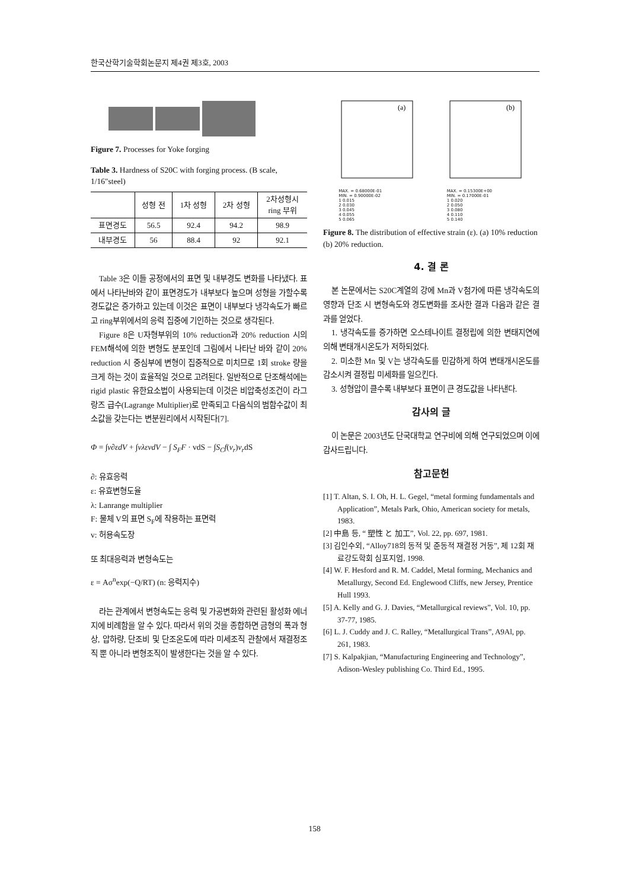한국산학기술학회논문지 제4권 제3호, 2003
Figure 7. Processes for Yoke forging
Table 3. Hardness of S20C with forging process. (B scale, 1/16"steel)
| | 성형 전 | 1차 성형 | 2차 성형 | 2차성형시 ring 부위 |
| --- | --- | --- | --- | --- |
| 표면경도 | 56.5 | 92.4 | 94.2 | 98.9 |
| 내부경도 | 56 | 88.4 | 92 | 92.1 |
Table 3은 이들 공정에서의 표면 및 내부경도 변화를 나타냈다. 표에서 나타난바와 같이 표면경도가 내부보다 높으며 성형을 가할수록 경도값은 증가하고 있는데 이것은 표면이 내부보다 냉각속도가 빠르고 ring부위에서의 응력 집중에 기인하는 것으로 생각된다.
Figure 8은 U자형부위의 10% reduction과 20% reduction 시의 FEM해석에 의한 변형도 분포인데 그림에서 나타난 바와 같이 20% reduction 시 중심부에 변형이 집중적으로 미치므로 1회 stroke 량을 크게 하는 것이 효율적일 것으로 고려된다. 일반적으로 단조해석에는 rigid plastic 유한요소법이 사용되는데 이것은 비압축성조건이 라그랑즈 급수(Lagrange Multiplier)로 만족되고 다음식의 범함수값이 최소값을 갖는다는 변분원리에서 시작된다[7].
Φ = ∫v∂εdV + ∫vλεvdV − ∫ S<sub>F</sub>F · vdS − ∫S<sub>C</sub>f(v<sub>r</sub>)v<sub>r</sub>dS
∂: 유효응력
ε: 유효변형도율
λ: Lanrange multiplier
F: 물체 V의 표면 S<sub>F</sub>에 작용하는 표면력
v: 허용속도장
또 최대응력과 변형속도는
ε = Aσ<sup>n</sup>exp(−Q/RT) (n: 응력지수)
라는 관계에서 변형속도는 응력 및 가공변화와 관련된 활성화 에너지에 비례함을 알 수 있다. 따라서 위의 것을 종합하면 금형의 폭과 형상, 압하량, 단조비 및 단조온도에 따라 미세조직 관찰에서 재결정조직 뿐 아니라 변형조직이 발생한다는 것을 알 수 있다.
(a)
MAX. = 0.68000E-01
MIN. = 0.90000E-02
1 0.015
2 0.030
3 0.045
4 0.055
5 0.065
(b)
MAX. = 0.15300E+00
MIN. = 0.17000E-01
1 0.020
2 0.050
3 0.080
4 0.110
5 0.140
Figure 8. The distribution of effective strain (ε). (a) 10% reduction (b) 20% reduction.
4. 결 론
본 논문에서는 S20C계열의 강에 Mn과 V첨가에 따른 냉각속도의 영향과 단조 시 변형속도와 경도변화를 조사한 결과 다음과 같은 결과를 얻었다.
1. 냉각속도를 증가하면 오스테나이트 결정립에 의한 변태지연에 의해 변태개시온도가 저하되었다.
2. 미소한 Mn 및 V는 냉각속도를 민감하게 하여 변태개시온도를 감소시켜 결정립 미세화를 일으킨다.
3. 성형압이 클수록 내부보다 표면이 큰 경도값을 나타낸다.
감사의 글
이 논문은 2003년도 단국대학교 연구비에 의해 연구되었으며 이에 감사드립니다.
참고문헌
[1] T. Altan, S. I. Oh, H. L. Gegel, “metal forming fundamentals and Application”, Metals Park, Ohio, American society for metals, 1983.
[2] 中島 등, “ 塑性 と 加工”, Vol. 22, pp. 697, 1981.
[3] 김인수외, “Alloy718의 동적 및 준동적 재결정 거동”, 제 12회 재료강도학회 심포지엄, 1998.
[4] W. F. Hesford and R. M. Caddel, Metal forming, Mechanics and Metallurgy, Second Ed. Englewood Cliffs, new Jersey, Prentice Hull 1993.
[5] A. Kelly and G. J. Davies, “Metallurgical reviews”, Vol. 10, pp. 37-77, 1985.
[6] L. J. Cuddy and J. C. Ralley, “Metallurgical Trans”, A9Al, pp. 261, 1983.
[7] S. Kalpakjian, “Manufacturing Engineering and Technology”, Adison-Wesley publishing Co. Third Ed., 1995.
158